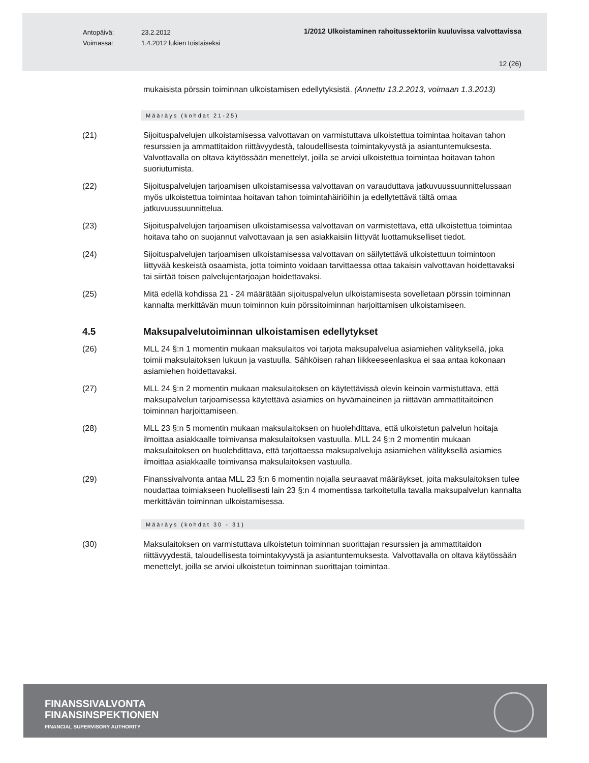Antopäivä:
Voimassa:
23.2.2012
1.4.2012 lukien toistaiseksi
1/2012 Ulkoistaminen rahoitussektoriin kuuluvissa valvottavissa
12 (26)
mukaisista pörssin toiminnan ulkoistamisen edellytyksistä. (Annettu 13.2.2013, voimaan 1.3.2013)
Määräys (kohdat 21-25)
(21) Sijoituspalvelujen ulkoistamisessa valvottavan on varmistuttava ulkoistettua toimintaa hoitavan tahon resurssien ja ammattitaidon riittävyydestä, taloudellisesta toimintakyvystä ja asiantuntemuksesta. Valvottavalla on oltava käytössään menettelyt, joilla se arvioi ulkoistettua toimintaa hoitavan tahon suoriutumista.
(22) Sijoituspalvelujen tarjoamisen ulkoistamisessa valvottavan on varauduttava jatkuvuussuunnittelussaan myös ulkoistettua toimintaa hoitavan tahon toimintahäiriöihin ja edellytettävä tältä omaa jatkuvuussuunnittelua.
(23) Sijoituspalvelujen tarjoamisen ulkoistamisessa valvottavan on varmistettava, että ulkoistettua toimintaa hoitava taho on suojannut valvottavaan ja sen asiakkaisiin liittyvät luottamukselliset tiedot.
(24) Sijoituspalvelujen tarjoamisen ulkoistamisessa valvottavan on säilytettävä ulkoistettuun toimintoon liittyvää keskeistä osaamista, jotta toiminto voidaan tarvittaessa ottaa takaisin valvottavan hoidettavaksi tai siirtää toisen palvelujentarjoajan hoidettavaksi.
(25) Mitä edellä kohdissa 21 - 24 määrätään sijoituspalvelun ulkoistamisesta sovelletaan pörssin toiminnan kannalta merkittävän muun toiminnon kuin pörssitoiminnan harjoittamisen ulkoistamiseen.
4.5 Maksupalvelutoiminnan ulkoistamisen edellytykset
(26) MLL 24 §:n 1 momentin mukaan maksulaitos voi tarjota maksupalvelua asiamiehen välityksellä, joka toimii maksulaitoksen lukuun ja vastuulla. Sähköisen rahan liikkeeseenlaskua ei saa antaa kokonaan asiamiehen hoidettavaksi.
(27) MLL 24 §:n 2 momentin mukaan maksulaitoksen on käytettävissä olevin keinoin varmistuttava, että maksupalvelun tarjoamisessa käytettävä asiamies on hyvämaineinen ja riittävän ammattitaitoinen toiminnan harjoittamiseen.
(28) MLL 23 §:n 5 momentin mukaan maksulaitoksen on huolehdittava, että ulkoistetun palvelun hoitaja ilmoittaa asiakkaalle toimivansa maksulaitoksen vastuulla. MLL 24 §:n 2 momentin mukaan maksulaitoksen on huolehdittava, että tarjottaessa maksupalveluja asiamiehen välityksellä asiamies ilmoittaa asiakkaalle toimivansa maksulaitoksen vastuulla.
(29) Finanssivalvonta antaa MLL 23 §:n 6 momentin nojalla seuraavat määräykset, joita maksulaitoksen tulee noudattaa toimiakseen huolellisesti lain 23 §:n 4 momentissa tarkoitetulla tavalla maksupalvelun kannalta merkittävän toiminnan ulkoistamisessa.
Määräys (kohdat 30 - 31)
(30) Maksulaitoksen on varmistuttava ulkoistetun toiminnan suorittajan resurssien ja ammattitaidon riittävyydestä, taloudellisesta toimintakyvystä ja asiantuntemuksesta. Valvottavalla on oltava käytössään menettelyt, joilla se arvioi ulkoistetun toiminnan suorittajan toimintaa.
FINANSSIVALVONTA
FINANSINSPEKTIONEN
FINANCIAL SUPERVISORY AUTHORITY